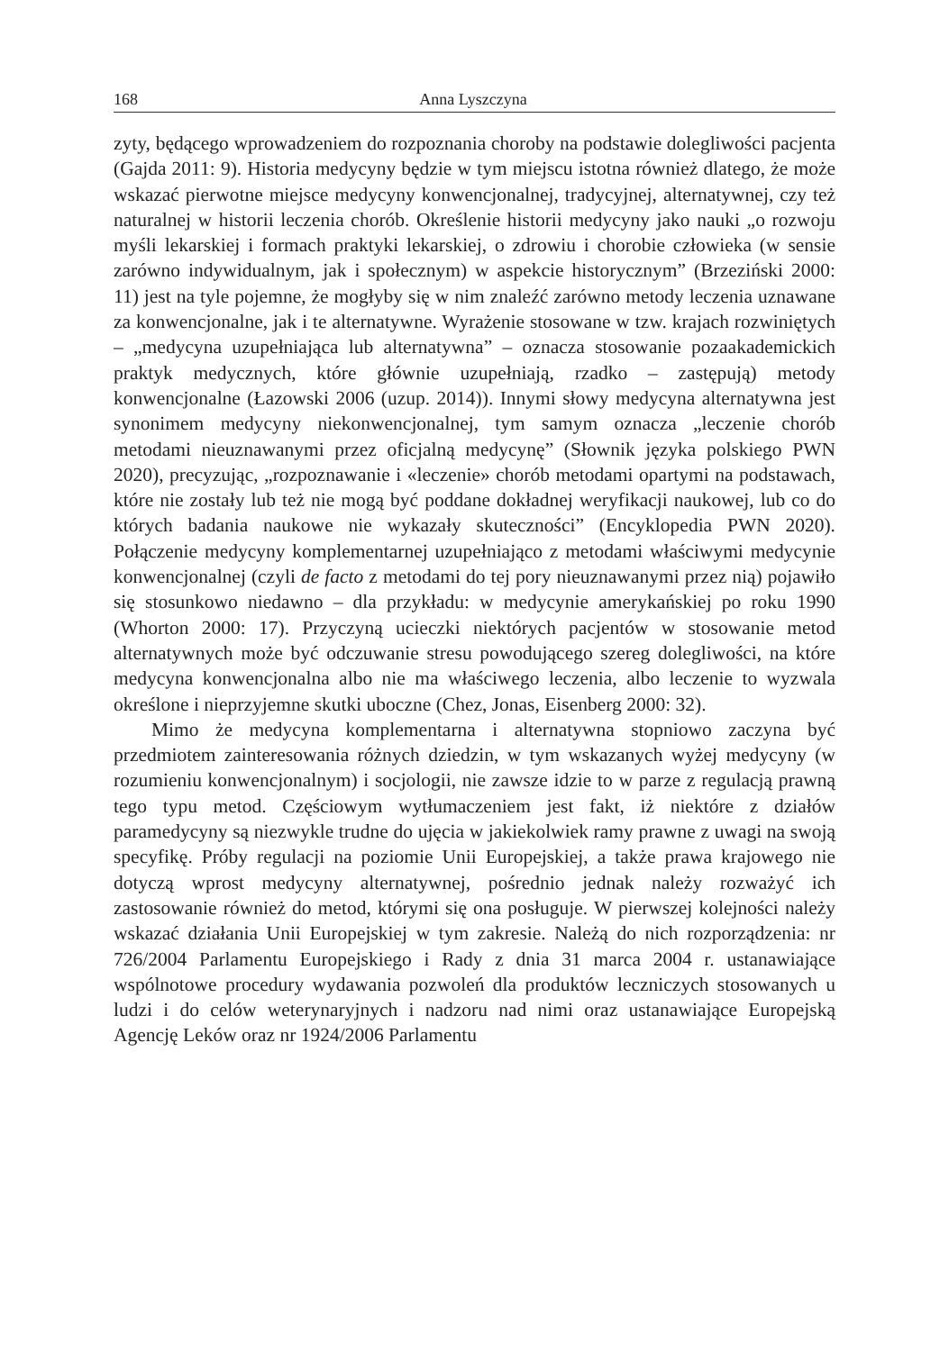168 Anna Lyszczyna
zyty, będącego wprowadzeniem do rozpoznania choroby na podstawie dolegli­wości pacjenta (Gajda 2011: 9). Historia medycyny będzie w tym miejscu istotna również dlatego, że może wskazać pierwotne miejsce medycyny konwencjonal­nej, tradycyjnej, alternatywnej, czy też naturalnej w historii leczenia chorób. Określenie historii medycyny jako nauki „o rozwoju myśli lekarskiej i formach praktyki lekarskiej, o zdrowiu i chorobie człowieka (w sensie zarówno indy­widualnym, jak i społecznym) w aspekcie historycznym” (Brzeziński 2000: 11) jest na tyle pojemne, że mogłyby się w nim znaleźć zarówno metody leczenia uznawane za konwencjonalne, jak i te alternatywne. Wyrażenie stosowane w tzw. krajach rozwiniętych – „medycyna uzupełniająca lub alternatywna” – oznacza stosowanie pozaakademickich praktyk medycznych, które głównie uzupełniają, rzadko – zastępują) metody konwencjonalne (Łazowski 2006 (uzup. 2014)). Innymi słowy medycyna alternatywna jest synonimem medycyny niekonwen­cjonalnej, tym samym oznacza „leczenie chorób metodami nieuznawanymi przez oficjalną medycynę” (Słownik języka polskiego PWN 2020), precyzując, „rozpoznawanie i «leczenie» chorób metodami opartymi na podstawach, które nie zostały lub też nie mogą być poddane dokładnej weryfikacji naukowej, lub co do których badania naukowe nie wykazały skuteczności” (Encyklopedia PWN 2020). Połączenie medycyny komplementarnej uzupełniająco z metodami właściwymi medycynie konwencjonalnej (czyli de facto z metodami do tej pory nieuznawanymi przez nią) pojawiło się stosunkowo niedawno – dla przykła­du: w medycynie amerykańskiej po roku 1990 (Whorton 2000: 17). Przyczyną ucieczki niektórych pacjentów w stosowanie metod alternatywnych może być odczuwanie stresu powodującego szereg dolegliwości, na które medycyna kon­wencjonalna albo nie ma właściwego leczenia, albo leczenie to wyzwala okre­ślone i nieprzyjemne skutki uboczne (Chez, Jonas, Eisenberg 2000: 32).
Mimo że medycyna komplementarna i alternatywna stopniowo zaczyna być przedmiotem zainteresowania różnych dziedzin, w tym wskazanych wy­żej medycyny (w rozumieniu konwencjonalnym) i socjologii, nie zawsze idzie to w parze z regulacją prawną tego typu metod. Częściowym wytłumaczeniem jest fakt, iż niektóre z działów paramedycyny są niezwykle trudne do ujęcia w jakiekolwiek ramy prawne z uwagi na swoją specyfikę. Próby regulacji na po­ziomie Unii Europejskiej, a także prawa krajowego nie dotyczą wprost medycy­ny alternatywnej, pośrednio jednak należy rozważyć ich zastosowanie również do metod, którymi się ona posługuje. W pierwszej kolejności należy wskazać działania Unii Europejskiej w tym zakresie. Należą do nich rozporządzenia: nr 726/2004 Parlamentu Europejskiego i Rady z dnia 31 marca 2004 r. usta­nawiające wspólnotowe procedury wydawania pozwoleń dla produktów lecz­niczych stosowanych u ludzi i do celów weterynaryjnych i nadzoru nad nimi oraz ustanawiające Europejską Agencję Leków oraz nr 1924/2006 Parlamentu